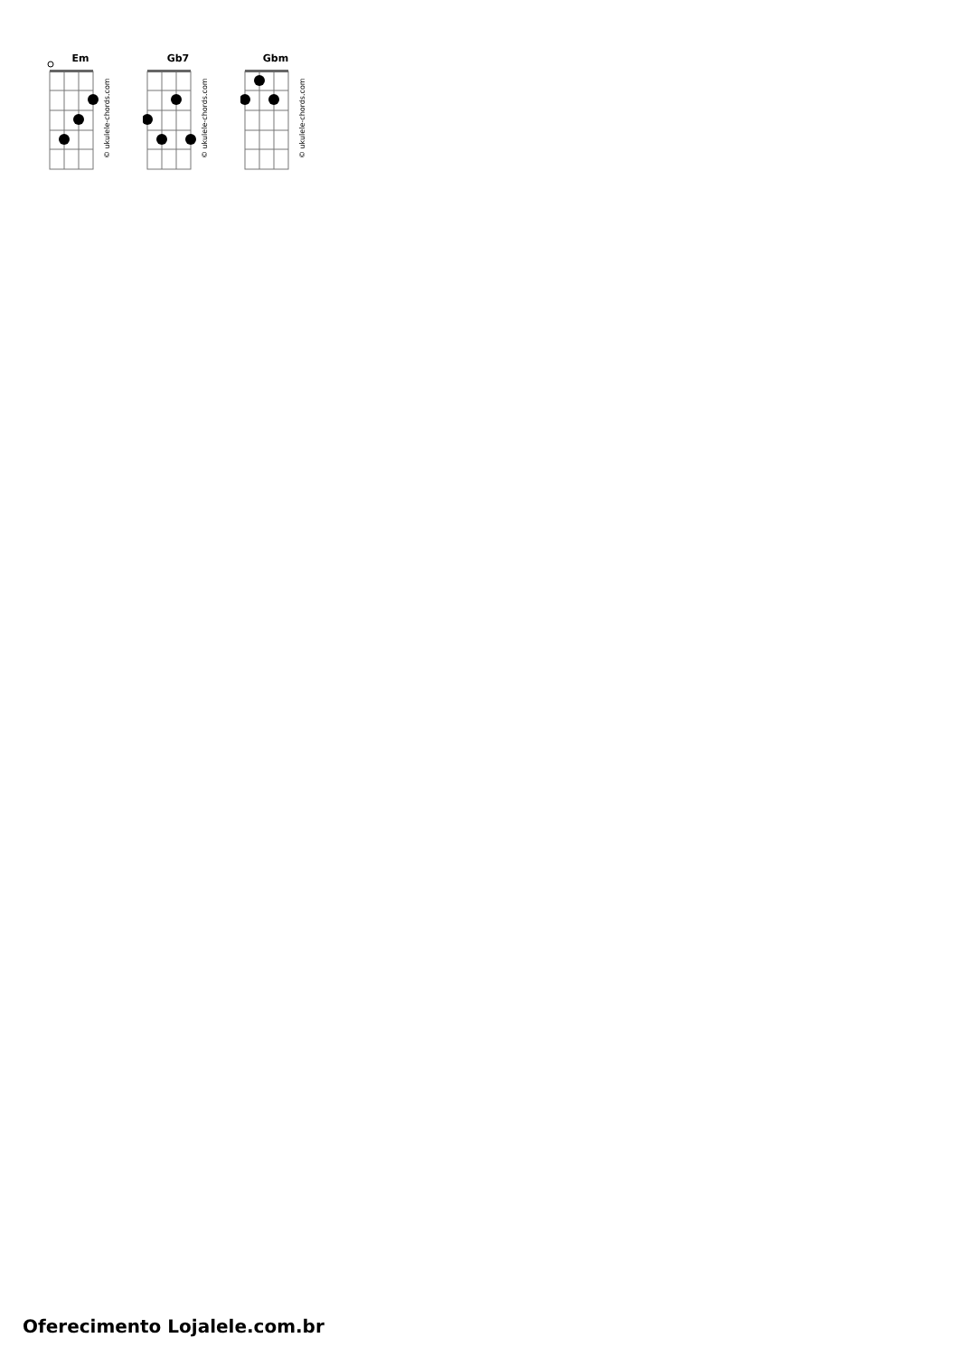Em
© ukulele-chords.com
Gb7
© ukulele-chords.com
Gbm
© ukulele-chords.com
Oferecimento Lojalele.com.br